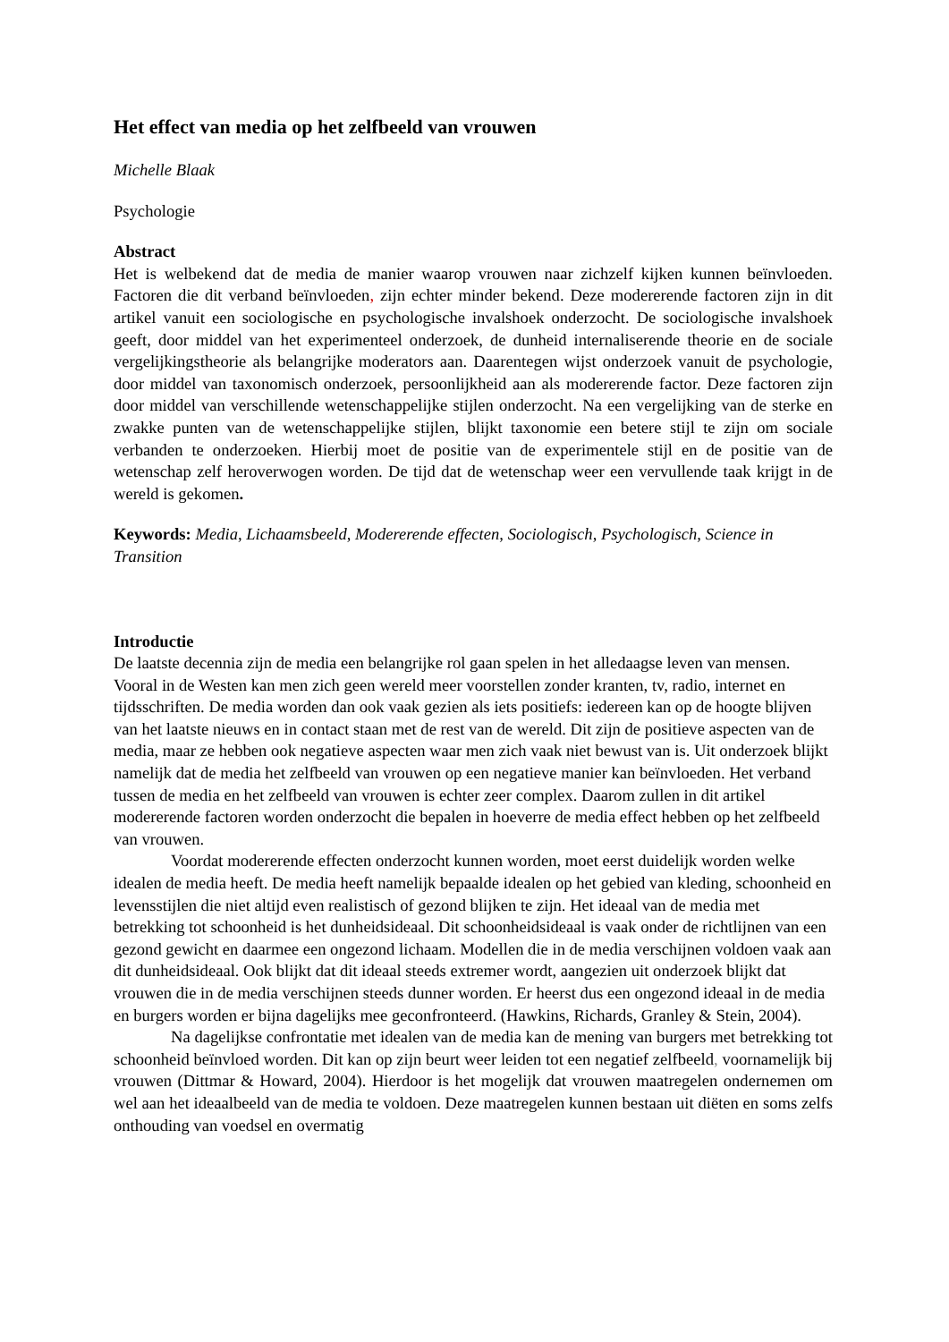Het effect van media op het zelfbeeld van vrouwen
Michelle Blaak
Psychologie
Abstract
Het is welbekend dat de media de manier waarop vrouwen naar zichzelf kijken kunnen beïnvloeden. Factoren die dit verband beïnvloeden, zijn echter minder bekend. Deze modererende factoren zijn in dit artikel vanuit een sociologische en psychologische invalshoek onderzocht. De sociologische invalshoek geeft, door middel van het experimenteel onderzoek, de dunheid internaliserende theorie en de sociale vergelijkingstheorie als belangrijke moderators aan. Daarentegen wijst onderzoek vanuit de psychologie, door middel van taxonomisch onderzoek, persoonlijkheid aan als modererende factor. Deze factoren zijn door middel van verschillende wetenschappelijke stijlen onderzocht. Na een vergelijking van de sterke en zwakke punten van de wetenschappelijke stijlen, blijkt taxonomie een betere stijl te zijn om sociale verbanden te onderzoeken. Hierbij moet de positie van de experimentele stijl en de positie van de wetenschap zelf heroverwogen worden. De tijd dat de wetenschap weer een vervullende taak krijgt in de wereld is gekomen.
Keywords: Media, Lichaamsbeeld, Modererende effecten, Sociologisch, Psychologisch, Science in Transition
Introductie
De laatste decennia zijn de media een belangrijke rol gaan spelen in het alledaagse leven van mensen. Vooral in de Westen kan men zich geen wereld meer voorstellen zonder kranten, tv, radio, internet en tijdsschriften. De media worden dan ook vaak gezien als iets positiefs: iedereen kan op de hoogte blijven van het laatste nieuws en in contact staan met de rest van de wereld. Dit zijn de positieve aspecten van de media, maar ze hebben ook negatieve aspecten waar men zich vaak niet bewust van is. Uit onderzoek blijkt namelijk dat de media het zelfbeeld van vrouwen op een negatieve manier kan beïnvloeden. Het verband tussen de media en het zelfbeeld van vrouwen is echter zeer complex. Daarom zullen in dit artikel modererende factoren worden onderzocht die bepalen in hoeverre de media effect hebben op het zelfbeeld van vrouwen.
Voordat modererende effecten onderzocht kunnen worden, moet eerst duidelijk worden welke idealen de media heeft. De media heeft namelijk bepaalde idealen op het gebied van kleding, schoonheid en levensstijlen die niet altijd even realistisch of gezond blijken te zijn. Het ideaal van de media met betrekking tot schoonheid is het dunheidsideaal. Dit schoonheidsideaal is vaak onder de richtlijnen van een gezond gewicht en daarmee een ongezond lichaam. Modellen die in de media verschijnen voldoen vaak aan dit dunheidsideaal. Ook blijkt dat dit ideaal steeds extremer wordt, aangezien uit onderzoek blijkt dat vrouwen die in de media verschijnen steeds dunner worden. Er heerst dus een ongezond ideaal in de media en burgers worden er bijna dagelijks mee geconfronteerd. (Hawkins, Richards, Granley & Stein, 2004).
Na dagelijkse confrontatie met idealen van de media kan de mening van burgers met betrekking tot schoonheid beïnvloed worden. Dit kan op zijn beurt weer leiden tot een negatief zelfbeeld, voornamelijk bij vrouwen (Dittmar & Howard, 2004). Hierdoor is het mogelijk dat vrouwen maatregelen ondernemen om wel aan het ideaalbeeld van de media te voldoen. Deze maatregelen kunnen bestaan uit diëten en soms zelfs onthouding van voedsel en overmatig